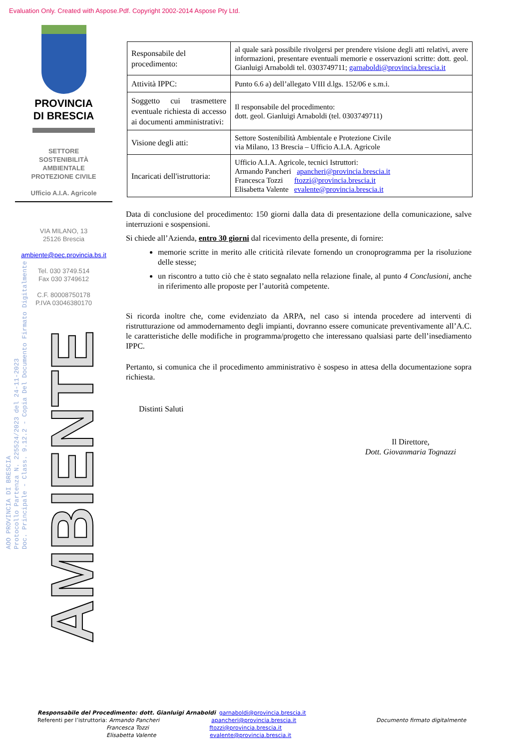Evaluation Only. Created with Aspose.Pdf. Copyright 2002-2014 Aspose Pty Ltd.
PROVINCIA
DI BRESCIA
SETTORE
SOSTENIBILITÀ
AMBIENTALE
PROTEZIONE CIVILE
Ufficio A.I.A. Agricole
VIA MILANO, 13
25126 Brescia
ambiente@pec.provincia.bs.it
Tel. 030 3749.514
Fax 030 3749612
C.F. 80008750178
P.IVA 03046380170
AOO PROVINCIA DI BRESCIA
Protocollo Partenza N. 225524/2023 del 24-11-2023
Doc. Principale - Class. 9.12.2 - Copia Del Documento Firmato Digitalmente
AMBIENTE
| Responsabile del procedimento: | al quale sarà possibile rivolgersi per prendere visione degli atti relativi, avere informazioni, presentare eventuali memorie e osservazioni scritte: dott. geol. Gianluigi Arnaboldi tel. 0303749711; garnaboldi@provincia.brescia.it |
| Attività IPPC: | Punto 6.6 a) dell’allegato VIII d.lgs. 152/06 e s.m.i. |
| Soggetto cui trasmettere eventuale richiesta di accesso ai documenti amministrativi: | Il responsabile del procedimento: dott. geol. Gianluigi Arnaboldi (tel. 0303749711) |
| Visione degli atti: | Settore Sostenibilità Ambientale e Protezione Civile via Milano, 13 Brescia – Ufficio A.I.A. Agricole |
| Incaricati dell'istruttoria: | Ufficio A.I.A. Agricole, tecnici Istruttori: Armando Pancheri apancheri@provincia.brescia.it Francesca Tozzi ftozzi@provincia.brescia.it Elisabetta Valente evalente@provincia.brescia.it |
Data di conclusione del procedimento: 150 giorni dalla data di presentazione della comunicazione, salve interruzioni e sospensioni.
Si chiede all’Azienda, entro 30 giorni dal ricevimento della presente, di fornire:
memorie scritte in merito alle criticità rilevate fornendo un cronoprogramma per la risoluzione delle stesse;
un riscontro a tutto ciò che è stato segnalato nella relazione finale, al punto 4 Conclusioni, anche in riferimento alle proposte per l’autorità competente.
Si ricorda inoltre che, come evidenziato da ARPA, nel caso si intenda procedere ad interventi di ristrutturazione od ammodernamento degli impianti, dovranno essere comunicate preventivamente all’A.C. le caratteristiche delle modifiche in programma/progetto che interessano qualsiasi parte dell’insediamento IPPC.
Pertanto, si comunica che il procedimento amministrativo è sospeso in attesa della documentazione sopra richiesta.
Distinti Saluti
Il Direttore,
Dott. Giovanmaria Tognazzi
Responsabile del Procedimento: dott. Gianluigi Arnaboldi garnaboldi@provincia.brescia.it
Referenti per l’istruttoria: Armando Pancheri apancheri@provincia.brescia.it Documento firmato digitalmente
Francesca Tozzi ftozzi@provincia.brescia.it
Elisabetta Valente evalente@provincia.brescia.it